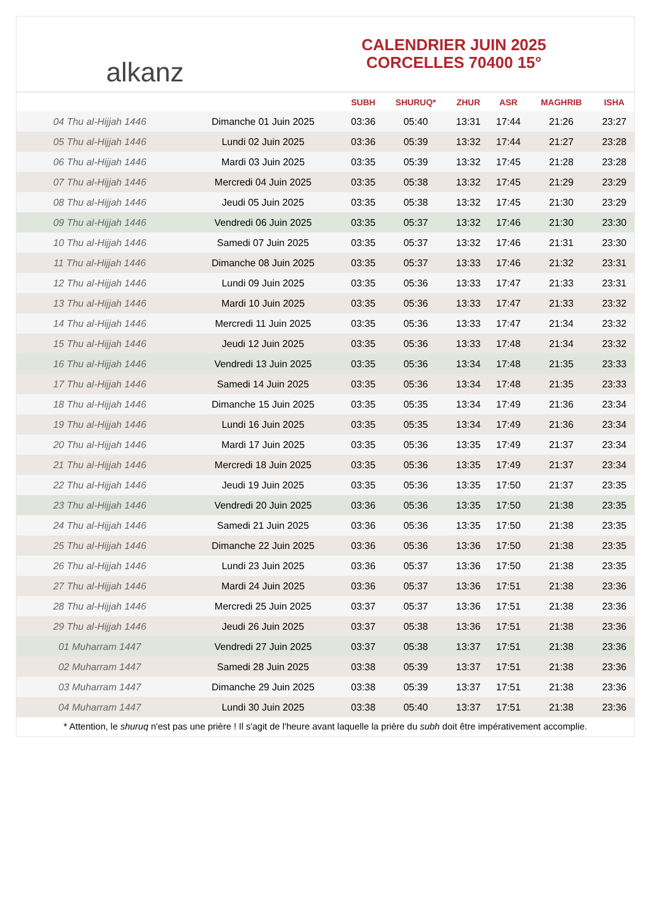alkanz
CALENDRIER JUIN 2025
CORCELLES 70400 15°
| | | SUBH | SHURUQ* | ZHUR | ASR | MAGHRIB | ISHA |
| --- | --- | --- | --- | --- | --- | --- | --- |
| 04 Thu al-Hijjah 1446 | Dimanche 01 Juin 2025 | 03:36 | 05:40 | 13:31 | 17:44 | 21:26 | 23:27 |
| 05 Thu al-Hijjah 1446 | Lundi 02 Juin 2025 | 03:36 | 05:39 | 13:32 | 17:44 | 21:27 | 23:28 |
| 06 Thu al-Hijjah 1446 | Mardi 03 Juin 2025 | 03:35 | 05:39 | 13:32 | 17:45 | 21:28 | 23:28 |
| 07 Thu al-Hijjah 1446 | Mercredi 04 Juin 2025 | 03:35 | 05:38 | 13:32 | 17:45 | 21:29 | 23:29 |
| 08 Thu al-Hijjah 1446 | Jeudi 05 Juin 2025 | 03:35 | 05:38 | 13:32 | 17:45 | 21:30 | 23:29 |
| 09 Thu al-Hijjah 1446 | Vendredi 06 Juin 2025 | 03:35 | 05:37 | 13:32 | 17:46 | 21:30 | 23:30 |
| 10 Thu al-Hijjah 1446 | Samedi 07 Juin 2025 | 03:35 | 05:37 | 13:32 | 17:46 | 21:31 | 23:30 |
| 11 Thu al-Hijjah 1446 | Dimanche 08 Juin 2025 | 03:35 | 05:37 | 13:33 | 17:46 | 21:32 | 23:31 |
| 12 Thu al-Hijjah 1446 | Lundi 09 Juin 2025 | 03:35 | 05:36 | 13:33 | 17:47 | 21:33 | 23:31 |
| 13 Thu al-Hijjah 1446 | Mardi 10 Juin 2025 | 03:35 | 05:36 | 13:33 | 17:47 | 21:33 | 23:32 |
| 14 Thu al-Hijjah 1446 | Mercredi 11 Juin 2025 | 03:35 | 05:36 | 13:33 | 17:47 | 21:34 | 23:32 |
| 15 Thu al-Hijjah 1446 | Jeudi 12 Juin 2025 | 03:35 | 05:36 | 13:33 | 17:48 | 21:34 | 23:32 |
| 16 Thu al-Hijjah 1446 | Vendredi 13 Juin 2025 | 03:35 | 05:36 | 13:34 | 17:48 | 21:35 | 23:33 |
| 17 Thu al-Hijjah 1446 | Samedi 14 Juin 2025 | 03:35 | 05:36 | 13:34 | 17:48 | 21:35 | 23:33 |
| 18 Thu al-Hijjah 1446 | Dimanche 15 Juin 2025 | 03:35 | 05:35 | 13:34 | 17:49 | 21:36 | 23:34 |
| 19 Thu al-Hijjah 1446 | Lundi 16 Juin 2025 | 03:35 | 05:35 | 13:34 | 17:49 | 21:36 | 23:34 |
| 20 Thu al-Hijjah 1446 | Mardi 17 Juin 2025 | 03:35 | 05:36 | 13:35 | 17:49 | 21:37 | 23:34 |
| 21 Thu al-Hijjah 1446 | Mercredi 18 Juin 2025 | 03:35 | 05:36 | 13:35 | 17:49 | 21:37 | 23:34 |
| 22 Thu al-Hijjah 1446 | Jeudi 19 Juin 2025 | 03:35 | 05:36 | 13:35 | 17:50 | 21:37 | 23:35 |
| 23 Thu al-Hijjah 1446 | Vendredi 20 Juin 2025 | 03:36 | 05:36 | 13:35 | 17:50 | 21:38 | 23:35 |
| 24 Thu al-Hijjah 1446 | Samedi 21 Juin 2025 | 03:36 | 05:36 | 13:35 | 17:50 | 21:38 | 23:35 |
| 25 Thu al-Hijjah 1446 | Dimanche 22 Juin 2025 | 03:36 | 05:36 | 13:36 | 17:50 | 21:38 | 23:35 |
| 26 Thu al-Hijjah 1446 | Lundi 23 Juin 2025 | 03:36 | 05:37 | 13:36 | 17:50 | 21:38 | 23:35 |
| 27 Thu al-Hijjah 1446 | Mardi 24 Juin 2025 | 03:36 | 05:37 | 13:36 | 17:51 | 21:38 | 23:36 |
| 28 Thu al-Hijjah 1446 | Mercredi 25 Juin 2025 | 03:37 | 05:37 | 13:36 | 17:51 | 21:38 | 23:36 |
| 29 Thu al-Hijjah 1446 | Jeudi 26 Juin 2025 | 03:37 | 05:38 | 13:36 | 17:51 | 21:38 | 23:36 |
| 01 Muharram 1447 | Vendredi 27 Juin 2025 | 03:37 | 05:38 | 13:37 | 17:51 | 21:38 | 23:36 |
| 02 Muharram 1447 | Samedi 28 Juin 2025 | 03:38 | 05:39 | 13:37 | 17:51 | 21:38 | 23:36 |
| 03 Muharram 1447 | Dimanche 29 Juin 2025 | 03:38 | 05:39 | 13:37 | 17:51 | 21:38 | 23:36 |
| 04 Muharram 1447 | Lundi 30 Juin 2025 | 03:38 | 05:40 | 13:37 | 17:51 | 21:38 | 23:36 |
* Attention, le shuruq n'est pas une prière ! Il s'agit de l'heure avant laquelle la prière du subh doit être impérativement accomplie.